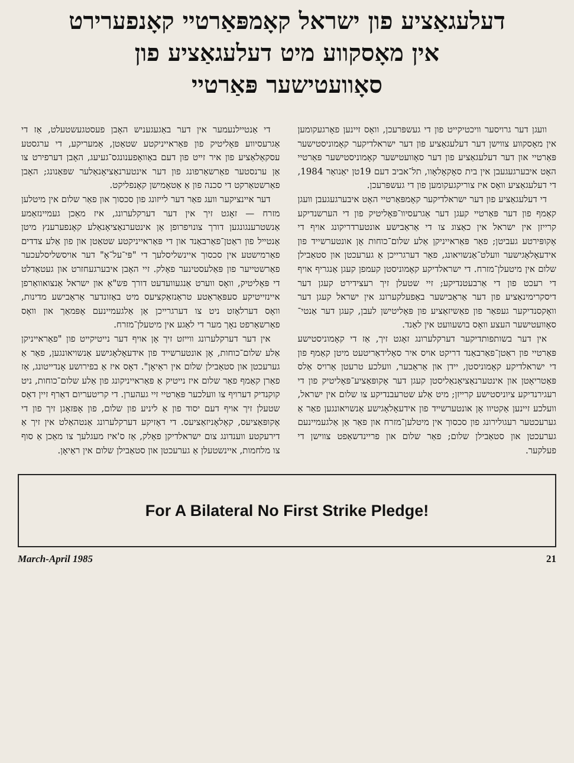דעלעגאַציע פון ישראל קאָמפּאַרטיי קאָנפערירט
אין מאָסקווע מיט דעלעגאַציע פון
סאָוועטישער פּאַרטיי
וועגן דער גרויסער וויכטיקייט פון די געשפּרעכן, וואָס זיינען פאָרגעקומען אין מאָסקווע צווישן דער דעלעגאַציע פון דער ישראלדיקער קאָמוניסטישער פּאַרטיי און דער דעלעגאַציע פון דער סאָוועטישער קאָמוניסטישער פּאַרטיי האָט איבערגעגעבן אין בית סאָקאָלאָוו, תל־אביב דעם 19טן יאַנואַר 1984, די דעלעגאַציע וואָס איז צוריקגעקומען פון די געשפּרעכן.
די דעלעגאַציע פון דער ישראלדיקער קאָמפּאַרטיי האָט איבערגעגעבן וועגן קאַמף פון דער פּאַרטיי קעגן דער אַגרעסיוו־פּאָליטיק פון די הערשנדיקע קרייזן אין ישראל אין כאַצוג צו די אַראַבישע אונטערדריקונג אויף די אָקופּירטע געביטן; פאַר פּאַראייניקן אַלע שלום־כוחות אָן אונטערשייד פון אידעאָלאָגישער וועלט־אַנשויאונג, פאַר דערגרייכן אַ גערעכטן און סטאַבילן שלום אין מיטעלן־מזרח. די ישראלדיקע קאָמוניסטן קעמפן קעגן אַנגריף אויף די רעכט פון די אַרבעטנדיקע; זיי שטעלן זיך רעצידירט קעגן דער דיסקרימינאַציע פון דער אַראַבישער באַפעלקערונג אין ישראל קעגן דער וואָקסנדיקער געפאַר פון פאַשיזאַציע פון פּאָליטישן לעבן, קעגן דער אַנטי־סאָוועטישער העצע וואָס בושעוועט אין לאַנד.
אין דער בשותפותדיקער דערקלערונג זאָגט זיך, אַז די קאָמוניסטישע פּאַרטיי פון ראַטן־פאַרבאַנד דריקט אויס איר סאָלידאַריטעט מיטן קאַמף פון די ישראלדיקע קאָמוניסטן, יידן און אַראַבער, וועלכע טרעטן אַרויס אַלס פּאַטריאָטן און אינטערנאַציאָנאַליסטן קעגן דער אָקופּאַציע־פּאָליטיק פון די רעגירנדיקע ציוניסטישע קרייזן; מיט אַלע שטרעבנדיקע צו שלום אין ישראל, וועלכע זיינען אַקטיוו אָן אונטערשייד פון אידעאָלאָגישע אַנשויאונגען פאַר אַ גערעכטער רעגולירונג פון סכסוך אין מיטלען־מזרח און פאַר אַן אַלגעמיינעם גערעכטן און סטאַבילן שלום; פאַר שלום און פריינדשאַפט צווישן די פעלקער.
די אַנטיילנעמער אין דער באַגעגעניש האָבן פעסטגעשטעלט, אַז די אַגרעסיווע פּאָליטיק פון פּאַראייניקטע שטאַטן, אַמעריקע, די ערגסטע עסקאַלאַציע פון איר זייט פון דעם באַוואָפענונגס־געיעג, האָבן דערפירט צו אַן ערנסטער פאַרשאַרפונג פון דער אינטערנאַציאָנאַלער שפּאַנונג; האָבן פאַרשטאַרקט די סכנה פון אַ אַטאָמישן קאָנפליקט.
דער איינציקער וועג פאַר דער לייזונג פון סכסוך און פאַר שלום אין מיטלען מזרח — זאָגט זיך אין דער דערקלערונג, איז מאַכן געמיינזאַמע אַנשטרענגונגען דורך צונויפרופן אַן אינטערנאַציאָנאַלע קאָנפערענץ מיטן אָנטייל פון ראַטן־פאַרבאַנד און די פּאַראייניקטע שטאַטן און פון אַלע צדדים פאַרמישטע אין סכסוך איינשליסלעך די "פּי־על־אָ" דער אויסשליסלעכער פאַרשטייער פון פּאַלעסטינער פאָלק. זיי האָבן איבערגעחזרט און געטאַדלט די פּאָליטיק, וואָס ווערט אַנגעוועדעט דורך פש"אַ און ישראל אַנצואוואַרפן איינזייטיקע סעפּאַראַטע טראַנזאַקציעס מיט באַזונדער אַראַבישע מדינות, וואָס דערלאָזט ניט צו דערגרייכן אַן אַלגעמיינעם אָפּמאַך און וואָס פאַרשאַרפט נאָך מער די לאַגע אין מיטעלן־מזרח.
אין דער דערקלערונג ווייזט זיך אָן אויף דער נייטיקייט פון "פאַראייניקן אַלע שלום־כוחות, אָן אונטערשייד פון אידעאָלאָגישע אַנשויאונגען, פאַר אַ גערעכטן און סטאַבילן שלום אין ראַיאָן". דאָס איז אַ בפירושע אָנדייטונג, אַז פאַרן קאַמף פאַר שלום איז נייטיק אַ פּאַראייניקונג פון אַלע שלום־כוחות, ניט קוקנדיק דערויף צו וועלכער פּאַרטיי זיי געהערן. די קריטעריום דאַרף זיין דאָס שטעלן זיך אויף דעם יסוד פון אַ ליניע פון שלום, פון אָפּזאָגן זיך פון די אָקופּאַציעס, קאָלאָניזאַציעס. די דאָזיקע דערקלערונג אַנטהאַלט אין זיך אַ דירעקטע ווענדונג צום ישראלדיקן פאָלק, אַז ס'איז מעגלעך צו מאַכן אַ סוף צו מלחמות, איינשטעלן אַ גערעכטן און סטאַבילן שלום אין ראַיאָן.
For A Bilateral No First Strike Pledge!
March-April 1985 21